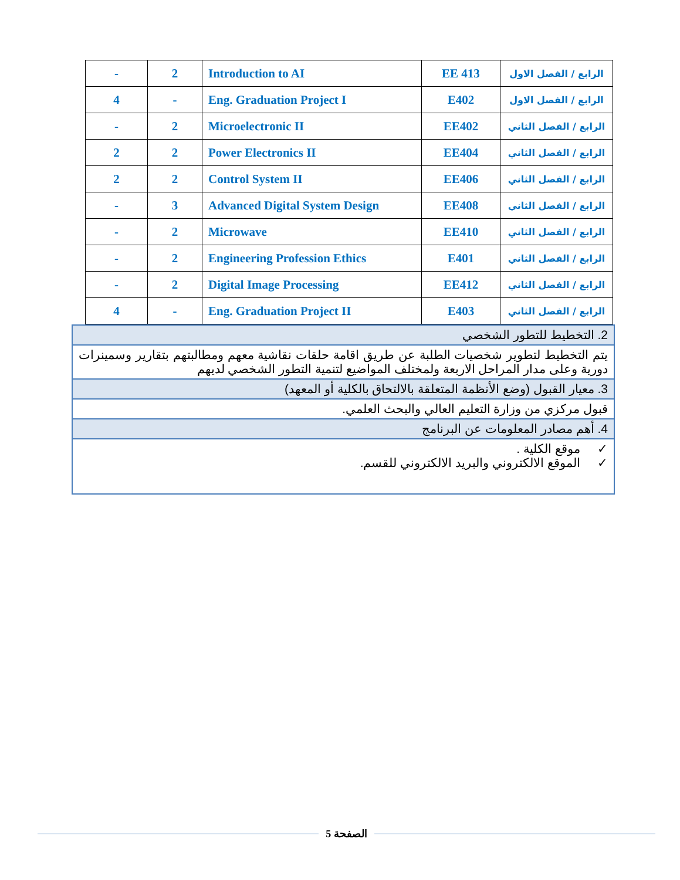| - | 2 | Introduction to AI | EE 413 | الرابع / الفصل الاول |
| 4 | - | Eng. Graduation Project I | E402 | الرابع / الفصل الاول |
| - | 2 | Microelectronic II | EE402 | الرابع / الفصل الثاني |
| 2 | 2 | Power Electronics II | EE404 | الرابع / الفصل الثاني |
| 2 | 2 | Control System II | EE406 | الرابع / الفصل الثاني |
| - | 3 | Advanced Digital System Design | EE408 | الرابع / الفصل الثاني |
| - | 2 | Microwave | EE410 | الرابع / الفصل الثاني |
| - | 2 | Engineering Profession Ethics | E401 | الرابع / الفصل الثاني |
| - | 2 | Digital Image Processing | EE412 | الرابع / الفصل الثاني |
| 4 | - | Eng. Graduation Project II | E403 | الرابع / الفصل الثاني |
2. التخطيط للتطور الشخصي
يتم التخطيط لتطوير شخصيات الطلبة عن طريق اقامة حلقات نقاشية معهم ومطالبتهم بتقارير وسمينرات دورية وعلى مدار المراحل الاربعة ولمختلف المواضيع لتنمية التطور الشخصي لديهم
3. معيار القبول (وضع الأنظمة المتعلقة بالالتحاق بالكلية أو المعهد)
قبول مركزي من وزارة التعليم العالي والبحث العلمي.
4. أهم مصادر المعلومات عن البرنامج
✓ موقع الكلية .
✓ الموقع الالكتروني والبريد الالكتروني للقسم.
الصفحة 5